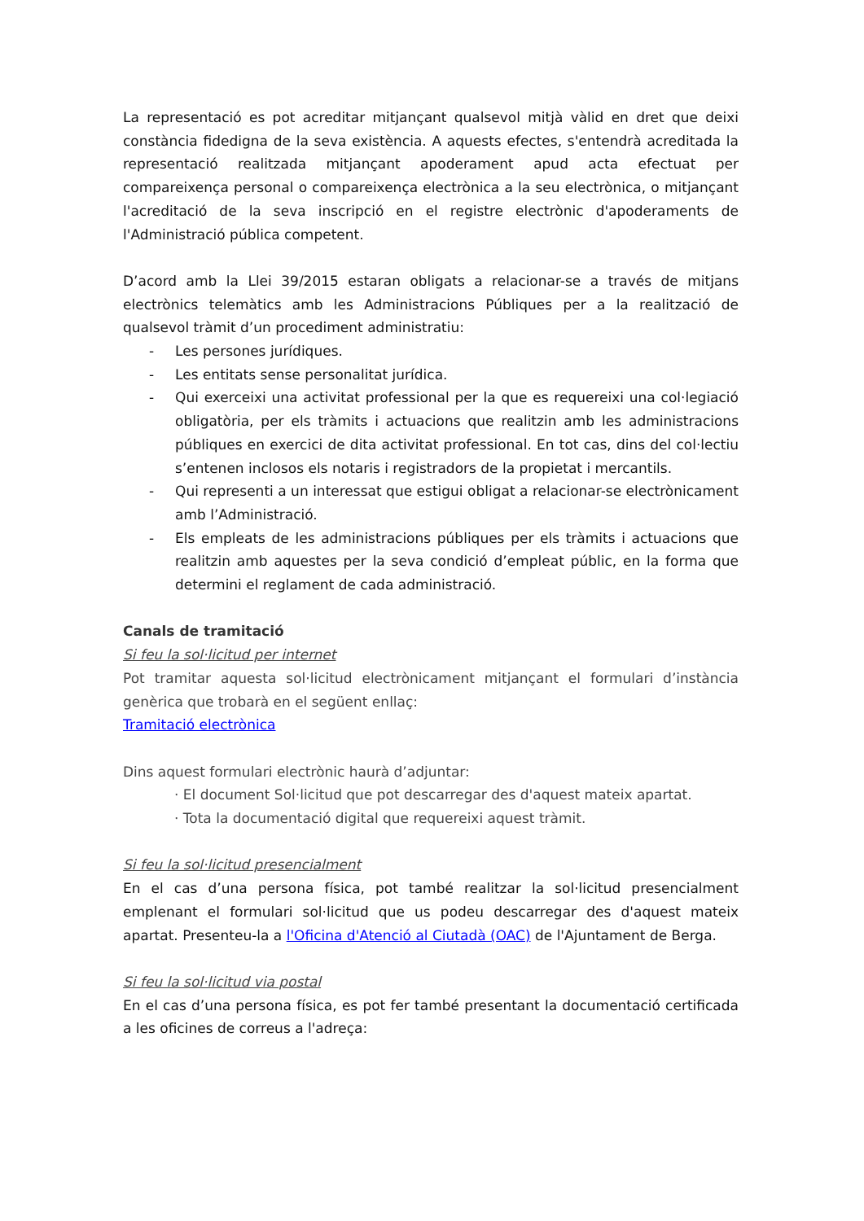La representació es pot acreditar mitjançant qualsevol mitjà vàlid en dret que deixi constància fidedigna de la seva existència. A aquests efectes, s'entendrà acreditada la representació realitzada mitjançant apoderament apud acta efectuat per compareixença personal o compareixença electrònica a la seu electrònica, o mitjançant l'acreditació de la seva inscripció en el registre electrònic d'apoderaments de l'Administració pública competent.
D’acord amb la Llei 39/2015 estaran obligats a relacionar-se a través de mitjans electrònics telemàtics amb les Administracions Públiques per a la realització de qualsevol tràmit d’un procediment administratiu:
- Les persones jurídiques.
- Les entitats sense personalitat jurídica.
- Qui exerceixi una activitat professional per la que es requereixi una col·legiació obligatòria, per els tràmits i actuacions que realitzin amb les administracions públiques en exercici de dita activitat professional. En tot cas, dins del col·lectiu s’entenen inclosos els notaris i registradors de la propietat i mercantils.
- Qui representi a un interessat que estigui obligat a relacionar-se electrònicament amb l’Administració.
- Els empleats de les administracions públiques per els tràmits i actuacions que realitzin amb aquestes per la seva condició d’empleat públic, en la forma que determini el reglament de cada administració.
Canals de tramitació
Si feu la sol·licitud per internet
Pot tramitar aquesta sol·licitud electrònicament mitjançant el formulari d’instància genèrica que trobarà en el següent enllaç:
Tramitació electrònica
Dins aquest formulari electrònic haurà d’adjuntar:
· El document Sol·licitud que pot descarregar des d'aquest mateix apartat.
· Tota la documentació digital que requereixi aquest tràmit.
Si feu la sol·licitud presencialment
En el cas d’una persona física, pot també realitzar la sol·licitud presencialment emplenant el formulari sol·licitud que us podeu descarregar des d'aquest mateix apartat. Presenteu-la a l'Oficina d'Atenció al Ciutadà (OAC) de l'Ajuntament de Berga.
Si feu la sol·licitud via postal
En el cas d’una persona física, es pot fer també presentant la documentació certificada a les oficines de correus a l'adreça: